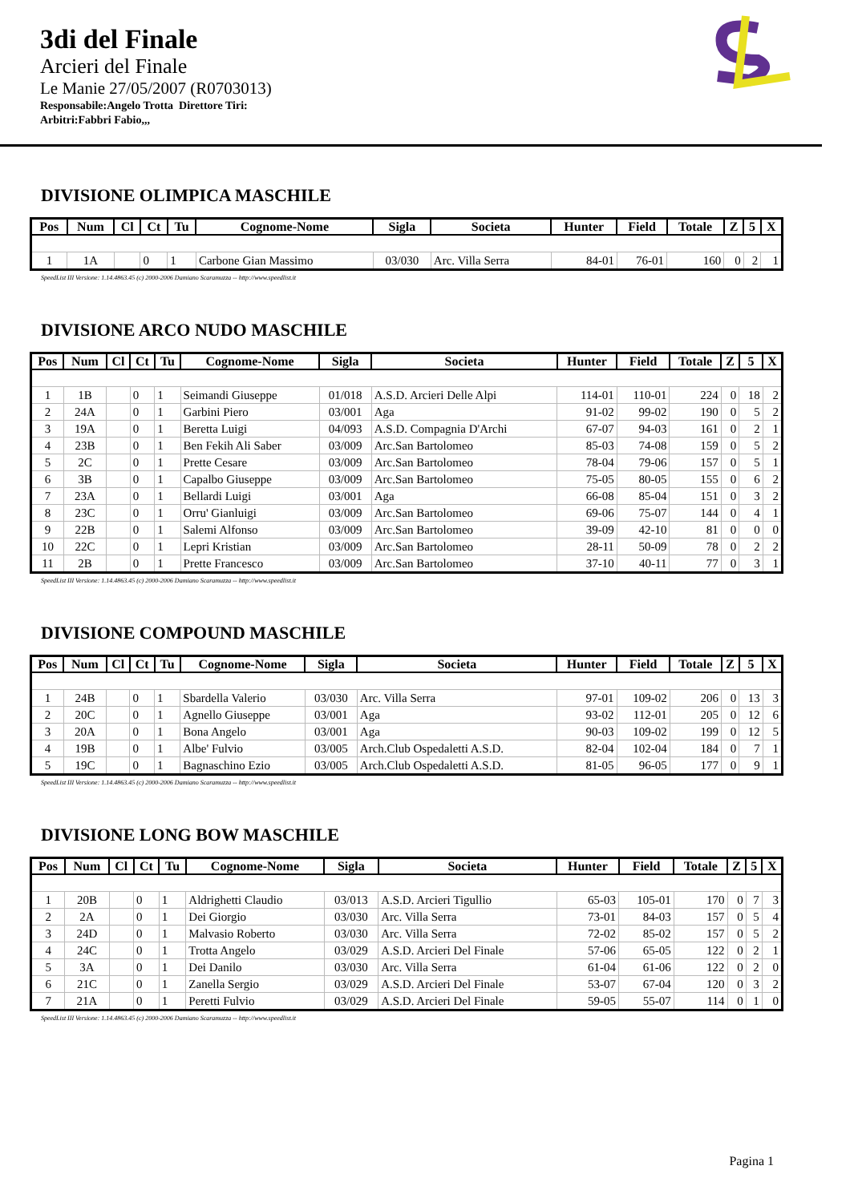3di del Finale
Arcieri del Finale
Le Manie 27/05/2007 (R0703013)
Responsabile:Angelo Trotta Direttore Tiri:
Arbitri:Fabbri Fabio,,,
DIVISIONE OLIMPICA MASCHILE
| Pos | Num | Cl | Ct | Tu | Cognome-Nome | Sigla | Societa | Hunter | Field | Totale | Z | 5 | X |
| --- | --- | --- | --- | --- | --- | --- | --- | --- | --- | --- | --- | --- | --- |
| 1 | 1A | | 0 | 1 | Carbone Gian Massimo | 03/030 | Arc. Villa Serra | 84-01 | 76-01 | 160 | 0 | 2 | 1 |
SpeedList III Versione: 1.14.4863.45 (c) 2000-2006 Damiano Scaramuzza -- http://www.speedlist.it
DIVISIONE ARCO NUDO MASCHILE
| Pos | Num | Cl | Ct | Tu | Cognome-Nome | Sigla | Societa | Hunter | Field | Totale | Z | 5 | X |
| --- | --- | --- | --- | --- | --- | --- | --- | --- | --- | --- | --- | --- | --- |
| 1 | 1B | | 0 | 1 | Seimandi Giuseppe | 01/018 | A.S.D. Arcieri Delle Alpi | 114-01 | 110-01 | 224 | 0 | 18 | 2 |
| 2 | 24A | | 0 | 1 | Garbini Piero | 03/001 | Aga | 91-02 | 99-02 | 190 | 0 | 5 | 2 |
| 3 | 19A | | 0 | 1 | Beretta Luigi | 04/093 | A.S.D. Compagnia D'Archi | 67-07 | 94-03 | 161 | 0 | 2 | 1 |
| 4 | 23B | | 0 | 1 | Ben Fekih Ali Saber | 03/009 | Arc.San Bartolomeo | 85-03 | 74-08 | 159 | 0 | 5 | 2 |
| 5 | 2C | | 0 | 1 | Prette Cesare | 03/009 | Arc.San Bartolomeo | 78-04 | 79-06 | 157 | 0 | 5 | 1 |
| 6 | 3B | | 0 | 1 | Capalbo Giuseppe | 03/009 | Arc.San Bartolomeo | 75-05 | 80-05 | 155 | 0 | 6 | 2 |
| 7 | 23A | | 0 | 1 | Bellardi Luigi | 03/001 | Aga | 66-08 | 85-04 | 151 | 0 | 3 | 2 |
| 8 | 23C | | 0 | 1 | Orru' Gianluigi | 03/009 | Arc.San Bartolomeo | 69-06 | 75-07 | 144 | 0 | 4 | 1 |
| 9 | 22B | | 0 | 1 | Salemi Alfonso | 03/009 | Arc.San Bartolomeo | 39-09 | 42-10 | 81 | 0 | 0 | 0 |
| 10 | 22C | | 0 | 1 | Lepri Kristian | 03/009 | Arc.San Bartolomeo | 28-11 | 50-09 | 78 | 0 | 2 | 2 |
| 11 | 2B | | 0 | 1 | Prette Francesco | 03/009 | Arc.San Bartolomeo | 37-10 | 40-11 | 77 | 0 | 3 | 1 |
SpeedList III Versione: 1.14.4863.45 (c) 2000-2006 Damiano Scaramuzza -- http://www.speedlist.it
DIVISIONE COMPOUND MASCHILE
| Pos | Num | Cl | Ct | Tu | Cognome-Nome | Sigla | Societa | Hunter | Field | Totale | Z | 5 | X |
| --- | --- | --- | --- | --- | --- | --- | --- | --- | --- | --- | --- | --- | --- |
| 1 | 24B | | 0 | 1 | Sbardella Valerio | 03/030 | Arc. Villa Serra | 97-01 | 109-02 | 206 | 0 | 13 | 3 |
| 2 | 20C | | 0 | 1 | Agnello Giuseppe | 03/001 | Aga | 93-02 | 112-01 | 205 | 0 | 12 | 6 |
| 3 | 20A | | 0 | 1 | Bona Angelo | 03/001 | Aga | 90-03 | 109-02 | 199 | 0 | 12 | 5 |
| 4 | 19B | | 0 | 1 | Albe' Fulvio | 03/005 | Arch.Club Ospedaletti A.S.D. | 82-04 | 102-04 | 184 | 0 | 7 | 1 |
| 5 | 19C | | 0 | 1 | Bagnaschino Ezio | 03/005 | Arch.Club Ospedaletti A.S.D. | 81-05 | 96-05 | 177 | 0 | 9 | 1 |
SpeedList III Versione: 1.14.4863.45 (c) 2000-2006 Damiano Scaramuzza -- http://www.speedlist.it
DIVISIONE LONG BOW MASCHILE
| Pos | Num | Cl | Ct | Tu | Cognome-Nome | Sigla | Societa | Hunter | Field | Totale | Z | 5 | X |
| --- | --- | --- | --- | --- | --- | --- | --- | --- | --- | --- | --- | --- | --- |
| 1 | 20B | | 0 | 1 | Aldrighetti Claudio | 03/013 | A.S.D. Arcieri Tigullio | 65-03 | 105-01 | 170 | 0 | 7 | 3 |
| 2 | 2A | | 0 | 1 | Dei Giorgio | 03/030 | Arc. Villa Serra | 73-01 | 84-03 | 157 | 0 | 5 | 4 |
| 3 | 24D | | 0 | 1 | Malvasio Roberto | 03/030 | Arc. Villa Serra | 72-02 | 85-02 | 157 | 0 | 5 | 2 |
| 4 | 24C | | 0 | 1 | Trotta Angelo | 03/029 | A.S.D. Arcieri Del Finale | 57-06 | 65-05 | 122 | 0 | 2 | 1 |
| 5 | 3A | | 0 | 1 | Dei Danilo | 03/030 | Arc. Villa Serra | 61-04 | 61-06 | 122 | 0 | 2 | 0 |
| 6 | 21C | | 0 | 1 | Zanella Sergio | 03/029 | A.S.D. Arcieri Del Finale | 53-07 | 67-04 | 120 | 0 | 3 | 2 |
| 7 | 21A | | 0 | 1 | Peretti Fulvio | 03/029 | A.S.D. Arcieri Del Finale | 59-05 | 55-07 | 114 | 0 | 1 | 0 |
SpeedList III Versione: 1.14.4863.45 (c) 2000-2006 Damiano Scaramuzza -- http://www.speedlist.it
Pagina 1